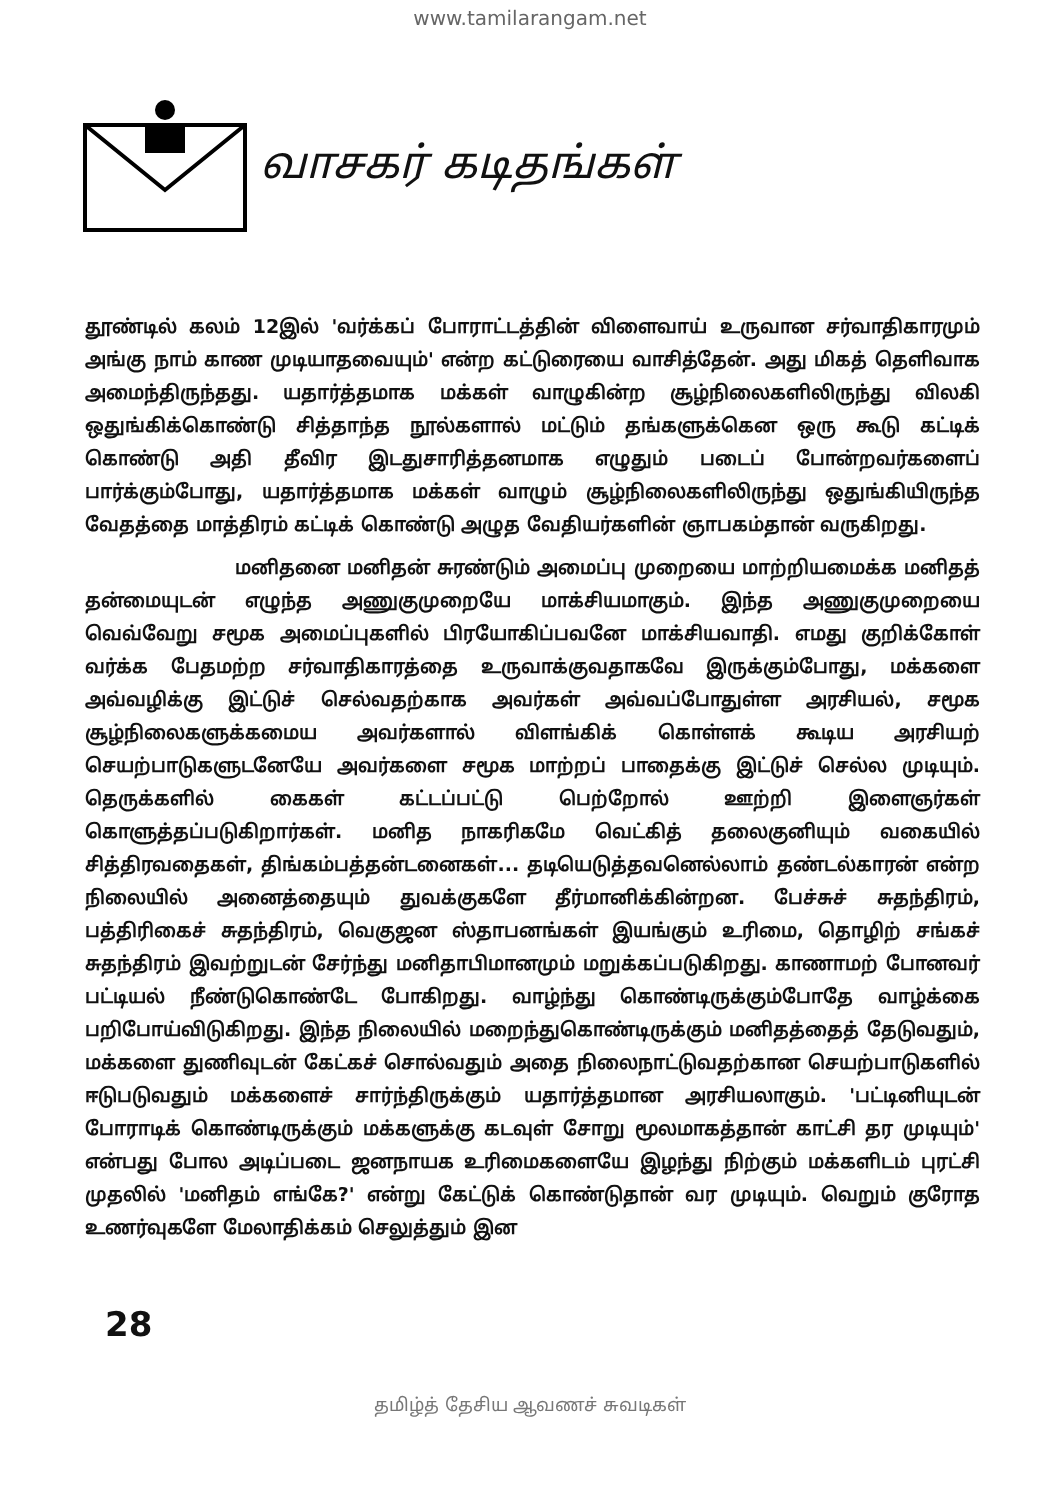www.tamilarangam.net
வாசகர் கடிதங்கள்
தூண்டில் கலம் 12இல் 'வர்க்கப் போராட்டத்தின் விளைவாய் உருவான சர்வாதிகாரமும் அங்கு நாம் காண முடியாதவையும்' என்ற கட்டுரையை வாசித்தேன். அது மிகத் தெளிவாக அமைந்திருந்தது. யதார்த்தமாக மக்கள் வாழுகின்ற சூழ்நிலைகளிலிருந்து விலகி ஒதுங்கிக்கொண்டு சித்தாந்த நூல்களால் மட்டும் தங்களுக்கென ஒரு கூடு கட்டிக் கொண்டு அதி தீவிர இடதுசாரித்தனமாக எழுதும் படைப் போன்றவர்களைப் பார்க்கும்போது, யதார்த்தமாக மக்கள் வாழும் சூழ்நிலைகளிலிருந்து ஒதுங்கியிருந்த வேதத்தை மாத்திரம் கட்டிக் கொண்டு அழுத வேதியர்களின் ஞாபகம்தான் வருகிறது.
மனிதனை மனிதன் சுரண்டும் அமைப்பு முறையை மாற்றியமைக்க மனிதத் தன்மையுடன் எழுந்த அணுகுமுறையே மாக்சியமாகும். இந்த அணுகுமுறையை வெவ்வேறு சமூக அமைப்புகளில் பிரயோகிப்பவனே மாக்சியவாதி. எமது குறிக்கோள் வர்க்க பேதமற்ற சர்வாதிகாரத்தை உருவாக்குவதாகவே இருக்கும்போது, மக்களை அவ்வழிக்கு இட்டுச் செல்வதற்காக அவர்கள் அவ்வப்போதுள்ள அரசியல், சமூக சூழ்நிலைகளுக்கமைய அவர்களால் விளங்கிக் கொள்ளக் கூடிய அரசியற் செயற்பாடுகளுடனேயே அவர்களை சமூக மாற்றப் பாதைக்கு இட்டுச் செல்ல முடியும். தெருக்களில் கைகள் கட்டப்பட்டு பெற்றோல் ஊற்றி இளைஞர்கள் கொளுத்தப்படுகிறார்கள். மனித நாகரிகமே வெட்கித் தலைகுனியும் வகையில் சித்திரவதைகள், திங்கம்பத்தன்டனைகள்... தடியெடுத்தவனெல்லாம் தண்டல்காரன் என்ற நிலையில் அனைத்தையும் துவக்குகளே தீர்மானிக்கின்றன. பேச்சுச் சுதந்திரம், பத்திரிகைச் சுதந்திரம், வெகுஜன ஸ்தாபனங்கள் இயங்கும் உரிமை, தொழிற் சங்கச் சுதந்திரம் இவற்றுடன் சேர்ந்து மனிதாபிமானமும் மறுக்கப்படுகிறது. காணாமற் போனவர் பட்டியல் நீண்டுகொண்டே போகிறது. வாழ்ந்து கொண்டிருக்கும்போதே வாழ்க்கை பறிபோய்விடுகிறது. இந்த நிலையில் மறைந்துகொண்டிருக்கும் மனிதத்தைத் தேடுவதும், மக்களை துணிவுடன் கேட்கச் சொல்வதும் அதை நிலைநாட்டுவதற்கான செயற்பாடுகளில் ஈடுபடுவதும் மக்களைச் சார்ந்திருக்கும் யதார்த்தமான அரசியலாகும். 'பட்டினியுடன் போராடிக் கொண்டிருக்கும் மக்களுக்கு கடவுள் சோறு மூலமாகத்தான் காட்சி தர முடியும்' என்பது போல அடிப்படை ஜனநாயக உரிமைகளையே இழந்து நிற்கும் மக்களிடம் புரட்சி முதலில் 'மனிதம் எங்கே?' என்று கேட்டுக் கொண்டுதான் வர முடியும். வெறும் குரோத உணர்வுகளே மேலாதிக்கம் செலுத்தும் இன
28
தமிழ்த் தேசிய ஆவணச் சுவடிகள்